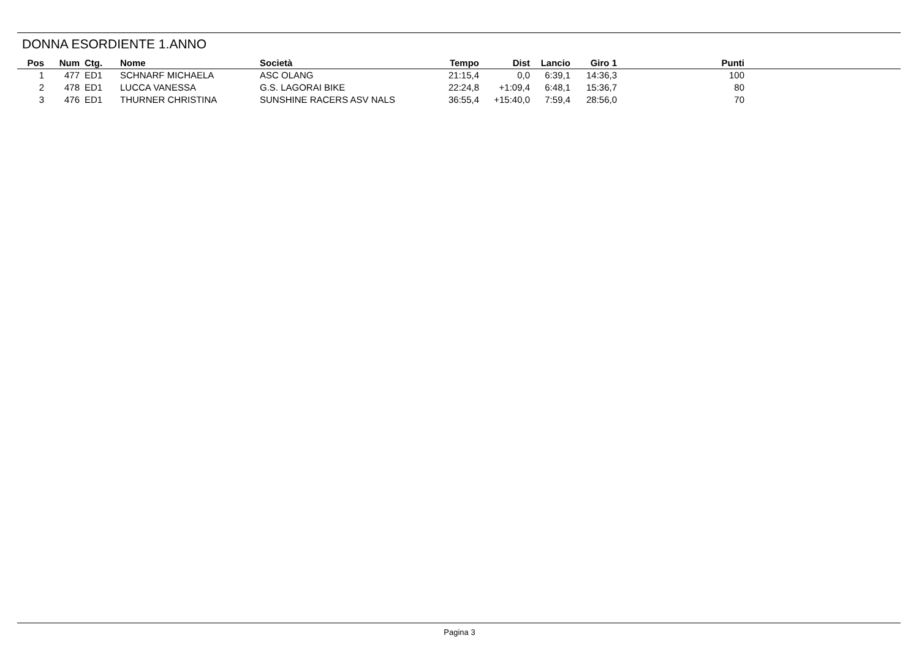DONNA ESORDIENTE 1.ANNO
| Pos | Num | Ctg. | Nome | Società | Tempo | Dist | Lancio | Giro 1 | Punti | |
| --- | --- | --- | --- | --- | --- | --- | --- | --- | --- | --- |
| 1 | 477 | ED1 | SCHNARF MICHAELA | ASC OLANG | 21:15,4 | 0,0 | 6:39,1 | 14:36,3 | 100 | |
| 2 | 478 | ED1 | LUCCA VANESSA | G.S. LAGORAI BIKE | 22:24,8 | +1:09,4 | 6:48,1 | 15:36,7 | 80 | |
| 3 | 476 | ED1 | THURNER CHRISTINA | SUNSHINE RACERS ASV NALS | 36:55,4 | +15:40,0 | 7:59,4 | 28:56,0 | 70 | |
Pagina 3